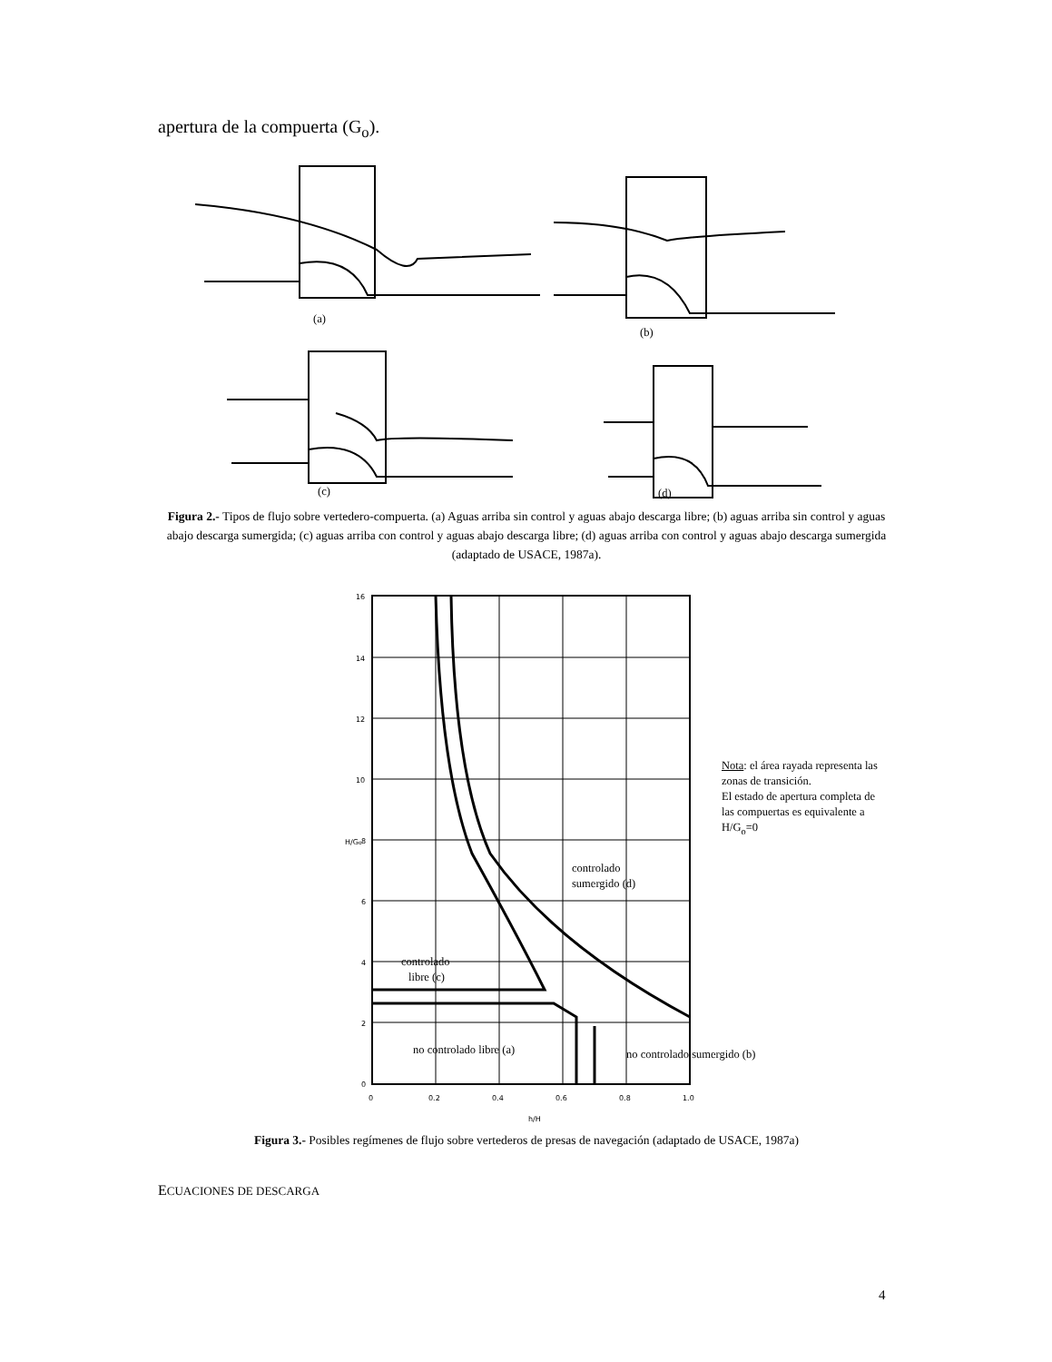apertura de la compuerta (G<sub>o</sub>).
(a)
(b)
(c)
(d)
Figura 2.- Tipos de flujo sobre vertedero-compuerta. (a) Aguas arriba sin control y aguas abajo descarga libre; (b) aguas arriba sin control y aguas abajo descarga sumergida; (c) aguas arriba con control y aguas abajo descarga libre; (d) aguas arriba con control y aguas abajo descarga sumergida (adaptado de USACE, 1987a).
16
14
12
10
8
6
4
2
0
0
0.2
0.4
0.6
0.8
1.0
H/Go
h/H
controlado
sumergido (d)
controlado
libre (c)
no controlado libre (a)
no controlado sumergido (b)
Nota: el área rayada representa las zonas de transición.
El estado de apertura completa de las compuertas es equivalente a H/G<sub>o</sub>=0
Figura 3.- Posibles regímenes de flujo sobre vertederos de presas de navegación (adaptado de USACE, 1987a)
ECUACIONES DE DESCARGA
4